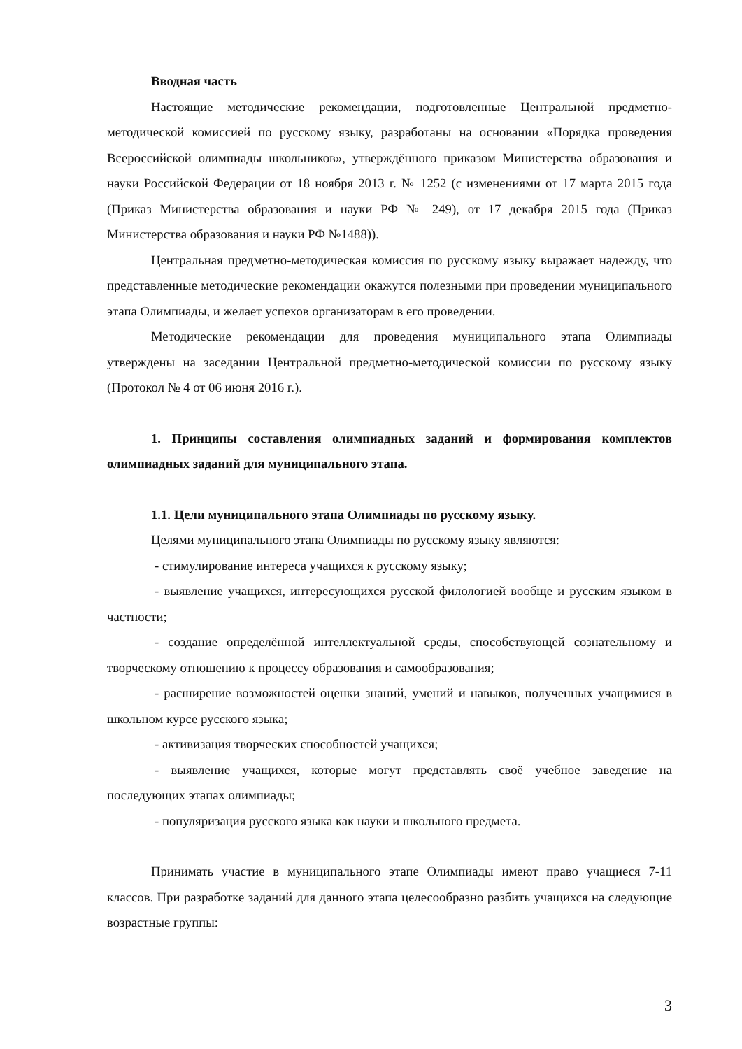Вводная часть
Настоящие методические рекомендации, подготовленные Центральной предметно-методической комиссией по русскому языку, разработаны на основании «Порядка проведения Всероссийской олимпиады школьников», утверждённого приказом Министерства образования и науки Российской Федерации от 18 ноября 2013 г. № 1252 (с изменениями от 17 марта 2015 года (Приказ Министерства образования и науки РФ № 249), от 17 декабря 2015 года (Приказ Министерства образования и науки РФ №1488)).
Центральная предметно-методическая комиссия по русскому языку выражает надежду, что представленные методические рекомендации окажутся полезными при проведении муниципального этапа Олимпиады, и желает успехов организаторам в его проведении.
Методические рекомендации для проведения муниципального этапа Олимпиады утверждены на заседании Центральной предметно-методической комиссии по русскому языку (Протокол № 4 от 06 июня 2016 г.).
1. Принципы составления олимпиадных заданий и формирования комплектов олимпиадных заданий для муниципального этапа.
1.1. Цели муниципального этапа Олимпиады по русскому языку.
Целями муниципального этапа Олимпиады по русскому языку являются:
- стимулирование интереса учащихся к русскому языку;
- выявление учащихся, интересующихся русской филологией вообще и русским языком в частности;
- создание определённой интеллектуальной среды, способствующей сознательному и творческому отношению к процессу образования и самообразования;
- расширение возможностей оценки знаний, умений и навыков, полученных учащимися в школьном курсе русского языка;
- активизация творческих способностей учащихся;
- выявление учащихся, которые могут представлять своё учебное заведение на последующих этапах олимпиады;
- популяризация русского языка как науки и школьного предмета.
Принимать участие в муниципального этапе Олимпиады имеют право учащиеся 7-11 классов. При разработке заданий для данного этапа целесообразно разбить учащихся на следующие возрастные группы:
3